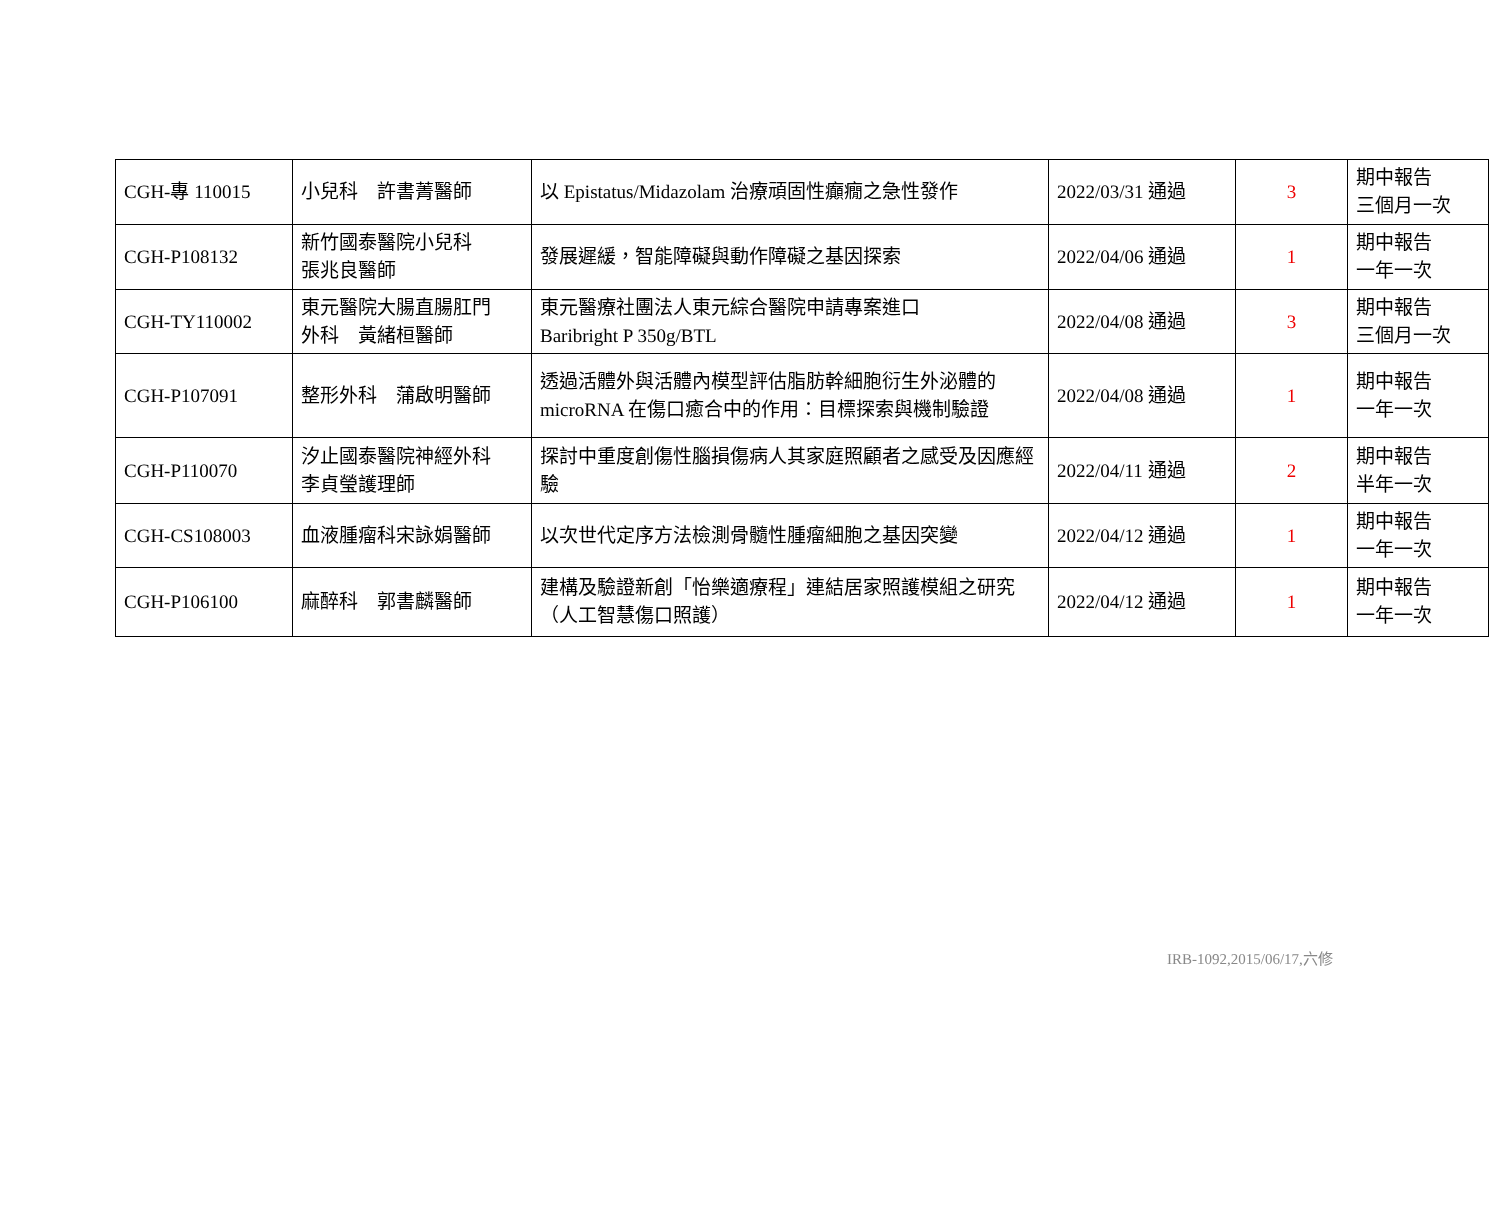| CGH-專 110015 | 小兒科 許書菁醫師 | 以 Epistatus/Midazolam 治療頑固性癲癇之急性發作 | 2022/03/31 通過 | 3 | 期中報告 三個月一次 |
| CGH-P108132 | 新竹國泰醫院小兒科 張兆良醫師 | 發展遲緩，智能障礙與動作障礙之基因探索 | 2022/04/06 通過 | 1 | 期中報告 一年一次 |
| CGH-TY110002 | 東元醫院大腸直腸肛門 外科 黃緒桓醫師 | 東元醫療社團法人東元綜合醫院申請專案進口 Baribright P 350g/BTL | 2022/04/08 通過 | 3 | 期中報告 三個月一次 |
| CGH-P107091 | 整形外科 蒲啟明醫師 | 透過活體外與活體內模型評估脂肪幹細胞衍生外泌體的 microRNA 在傷口癒合中的作用：目標探索與機制驗證 | 2022/04/08 通過 | 1 | 期中報告 一年一次 |
| CGH-P110070 | 汐止國泰醫院神經外科 李貞瑩護理師 | 探討中重度創傷性腦損傷病人其家庭照顧者之感受及因應經驗 | 2022/04/11 通過 | 2 | 期中報告 半年一次 |
| CGH-CS108003 | 血液腫瘤科宋詠娟醫師 | 以次世代定序方法檢測骨髓性腫瘤細胞之基因突變 | 2022/04/12 通過 | 1 | 期中報告 一年一次 |
| CGH-P106100 | 麻醉科 郭書麟醫師 | 建構及驗證新創「怡樂適療程」連結居家照護模組之研究（人工智慧傷口照護） | 2022/04/12 通過 | 1 | 期中報告 一年一次 |
IRB-1092,2015/06/17,六修